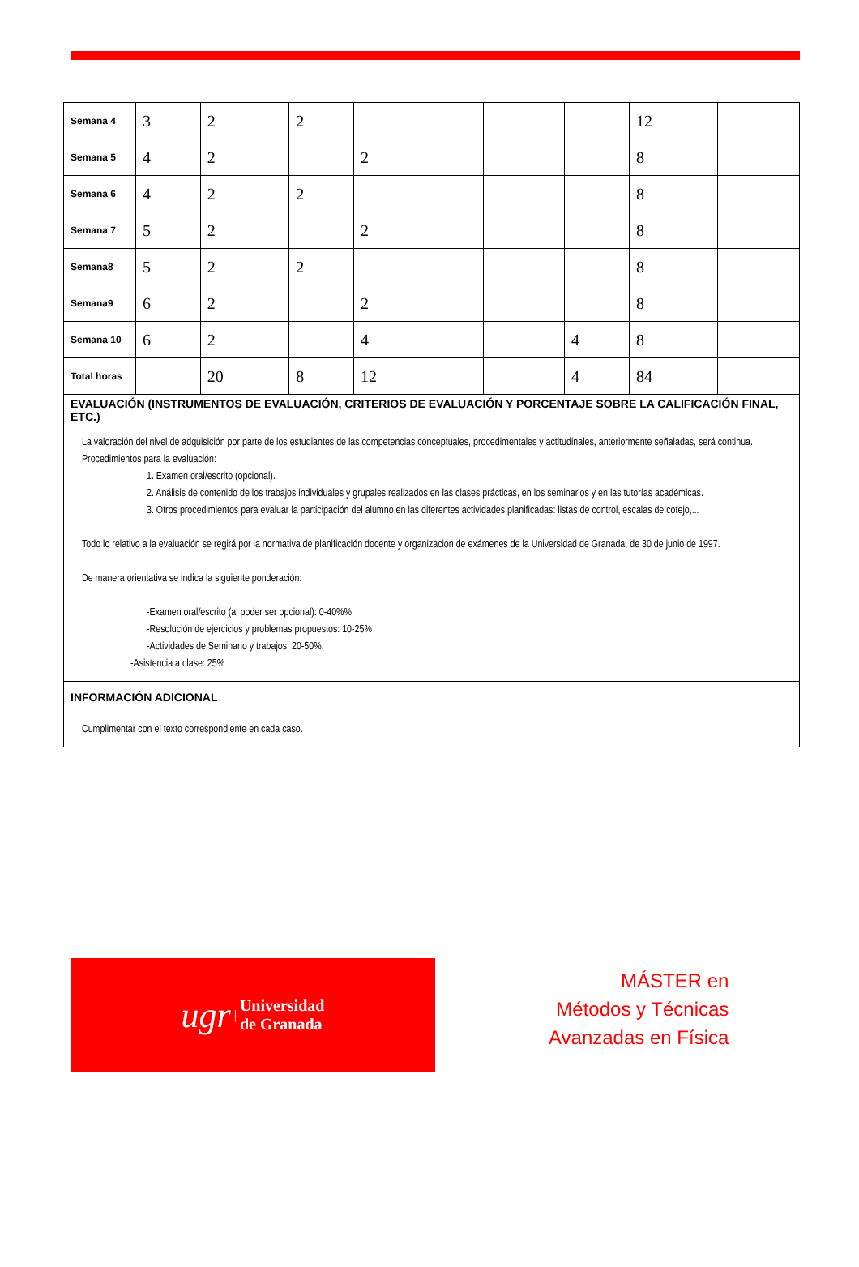| Semana 4 | 3 | 2 | 2 | | | | | | 12 | | |
| Semana 5 | 4 | 2 | | 2 | | | | | 8 | | |
| Semana 6 | 4 | 2 | 2 | | | | | | 8 | | |
| Semana 7 | 5 | 2 | | 2 | | | | | 8 | | |
| Semana8 | 5 | 2 | 2 | | | | | | 8 | | |
| Semana9 | 6 | 2 | | 2 | | | | | 8 | | |
| Semana 10 | 6 | 2 | | 4 | | | | 4 | 8 | | |
| Total horas | | 20 | 8 | 12 | | | | 4 | 84 | | |
| EVALUACIÓN (INSTRUMENTOS DE EVALUACIÓN, CRITERIOS DE EVALUACIÓN Y PORCENTAJE SOBRE LA CALIFICACIÓN FINAL, ETC.) | | | | | | | | | | | |
| La valoración del nivel de adquisición por parte de los estudiantes de las competencias conceptuales, procedimentales y actitudinales, anteriormente señaladas, será continua. Procedimientos para la evaluación: 1. Examen oral/escrito (opcional). 2. Análisis de contenido de los trabajos individuales y grupales realizados en las clases prácticas, en los seminarios y en las tutorías académicas. 3. Otros procedimientos para evaluar la participación del alumno en las diferentes actividades planificadas: listas de control, escalas de cotejo,... Todo lo relativo a la evaluación se regirá por la normativa de planificación docente y organización de exámenes de la Universidad de Granada, de 30 de junio de 1997. De manera orientativa se indica la siguiente ponderación: -Examen oral/escrito (al poder ser opcional): 0-40%% -Resolución de ejercicios y problemas propuestos: 10-25% -Actividades de Seminario y trabajos: 20-50%. -Asistencia a clase: 25% | | | | | | | | | | | |
| INFORMACIÓN ADICIONAL | | | | | | | | | | | |
| Cumplimentar con el texto correspondiente en cada caso. | | | | | | | | | | | |
ugr | Universidad
de Granada
MÁSTER en
Métodos y Técnicas
Avanzadas en Física